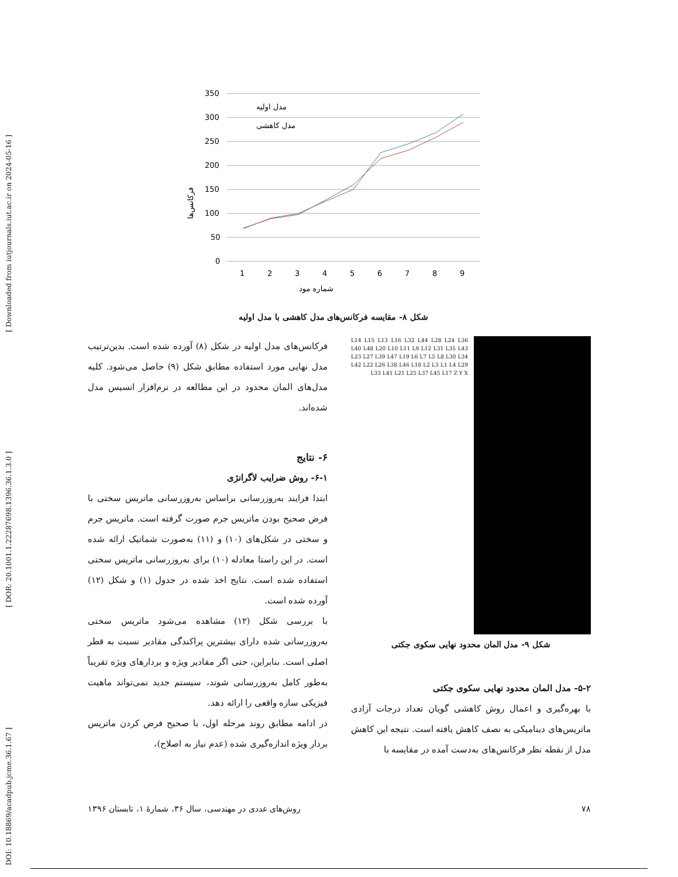DOI: 10.18869/acadpub.jcme.36.1.67 ] [ DOR: 20.1001.1.22287698.1396.36.1.3.0 ] [ Downloaded from iutjournals.iut.ac.ir on 2024-05-16 ]
350
300
250
200
150
100
50
0
1
2
3
4
5
6
7
8
9
شماره مود
مدل اولیه
مدل کاهشی
فرکانس‌ها
شکل ۸- مقایسه فرکانس‌های مدل کاهشی با مدل اولیه
L14 L15 L13 L16 L32 L44 L28 L24 L36 L40 L48 L20 L10 L11 L9 L12 L31 L35 L43 L23 L27 L39 L47 L19 L6 L7 L5 L8 L30 L34 L42 L22 L26 L38 L46 L18 L2 L3 L1 L4 L29 L33 L41 L21 L25 L37 L45 L17 Z Y X
شکل ۹- مدل المان محدود نهایی سکوی جکتی
۵-۲- مدل المان محدود نهایی سکوی جکتی
با بهره‌گیری و اعمال روش کاهشی گویان تعداد درجات آزادی ماتریس‌های دینامیکی به نصف کاهش یافته است. نتیجه این کاهش مدل از نقطه نظر فرکانس‌های به‌دست آمده در مقایسه با
فرکانس‌های مدل اولیه در شکل (۸) آورده شده است. بدین‌ترتیب مدل نهایی مورد استفاده مطابق شکل (۹) حاصل می‌شود. کلیه مدل‌های المان محدود در این مطالعه در نرم‌افزار انسیس مدل شده‌اند.
۶- نتایج
۶-۱- روش ضرایب لاگرانژی
ابتدا فرایند به‌روزرسانی براساس به‌روزرسانی ماتریس سختی با فرض صحیح بودن ماتریس جرم صورت گرفته است. ماتریس جرم و سختی در شکل‌های (۱۰) و (۱۱) به‌صورت شماتیک ارائه شده است. در این راستا معادله (۱۰) برای به‌روزرسانی ماتریس سختی استفاده شده است. نتایج اخذ شده در جدول (۱) و شکل (۱۲) آورده شده است.
با بررسی شکل (۱۲) مشاهده می‌شود ماتریس سختی به‌روزرسانی شده دارای بیشترین پراکندگی مقادیر نسبت به قطر اصلی است. بنابراین، حتی اگر مقادیر ویژه و بردارهای ویژه تقریباً به‌طور کامل به‌روزرسانی شوند، سیستم جدید نمی‌تواند ماهیت فیزیکی سازه واقعی را ارائه دهد.
در ادامه مطابق روند مرحله اول، با صحیح فرض کردن ماتریس بردار ویژه اندازه‌گیری شده (عدم نیاز به اصلاح)،
۷۸ روش‌های عددی در مهندسی، سال ۳۶، شمارهٔ ۱، تابستان ۱۳۹۶